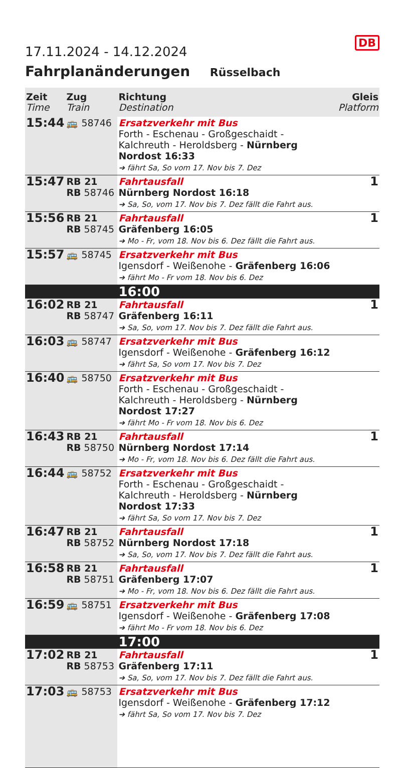DB
17.11.2024 - 14.12.2024
Fahrplanänderungen Rüsselbach
| Zeit Time | Zug Train | Richtung Destination | Gleis Platform |
| --- | --- | --- | --- |
| 15:44 | 🚌 58746 | Ersatzverkehr mit Bus Forth - Eschenau - Großgeschaidt - Kalchreuth - Heroldsberg - Nürnberg Nordost 16:33 ➔ fährt Sa, So vom 17. Nov bis 7. Dez | |
| 15:47 | RB 21 RB 58746 | Fahrtausfall Nürnberg Nordost 16:18 ➔ Sa, So, vom 17. Nov bis 7. Dez fällt die Fahrt aus. | 1 |
| 15:56 | RB 21 RB 58745 | Fahrtausfall Gräfenberg 16:05 ➔ Mo - Fr, vom 18. Nov bis 6. Dez fällt die Fahrt aus. | 1 |
| 15:57 | 🚌 58745 | Ersatzverkehr mit Bus Igensdorf - Weißenohe - Gräfenberg 16:06 ➔ fährt Mo - Fr vom 18. Nov bis 6. Dez | |
| | | 16:00 | |
| 16:02 | RB 21 RB 58747 | Fahrtausfall Gräfenberg 16:11 ➔ Sa, So, vom 17. Nov bis 7. Dez fällt die Fahrt aus. | 1 |
| 16:03 | 🚌 58747 | Ersatzverkehr mit Bus Igensdorf - Weißenohe - Gräfenberg 16:12 ➔ fährt Sa, So vom 17. Nov bis 7. Dez | |
| 16:40 | 🚌 58750 | Ersatzverkehr mit Bus Forth - Eschenau - Großgeschaidt - Kalchreuth - Heroldsberg - Nürnberg Nordost 17:27 ➔ fährt Mo - Fr vom 18. Nov bis 6. Dez | |
| 16:43 | RB 21 RB 58750 | Fahrtausfall Nürnberg Nordost 17:14 ➔ Mo - Fr, vom 18. Nov bis 6. Dez fällt die Fahrt aus. | 1 |
| 16:44 | 🚌 58752 | Ersatzverkehr mit Bus Forth - Eschenau - Großgeschaidt - Kalchreuth - Heroldsberg - Nürnberg Nordost 17:33 ➔ fährt Sa, So vom 17. Nov bis 7. Dez | |
| 16:47 | RB 21 RB 58752 | Fahrtausfall Nürnberg Nordost 17:18 ➔ Sa, So, vom 17. Nov bis 7. Dez fällt die Fahrt aus. | 1 |
| 16:58 | RB 21 RB 58751 | Fahrtausfall Gräfenberg 17:07 ➔ Mo - Fr, vom 18. Nov bis 6. Dez fällt die Fahrt aus. | 1 |
| 16:59 | 🚌 58751 | Ersatzverkehr mit Bus Igensdorf - Weißenohe - Gräfenberg 17:08 ➔ fährt Mo - Fr vom 18. Nov bis 6. Dez | |
| | | 17:00 | |
| 17:02 | RB 21 RB 58753 | Fahrtausfall Gräfenberg 17:11 ➔ Sa, So, vom 17. Nov bis 7. Dez fällt die Fahrt aus. | 1 |
| 17:03 | 🚌 58753 | Ersatzverkehr mit Bus Igensdorf - Weißenohe - Gräfenberg 17:12 ➔ fährt Sa, So vom 17. Nov bis 7. Dez | |